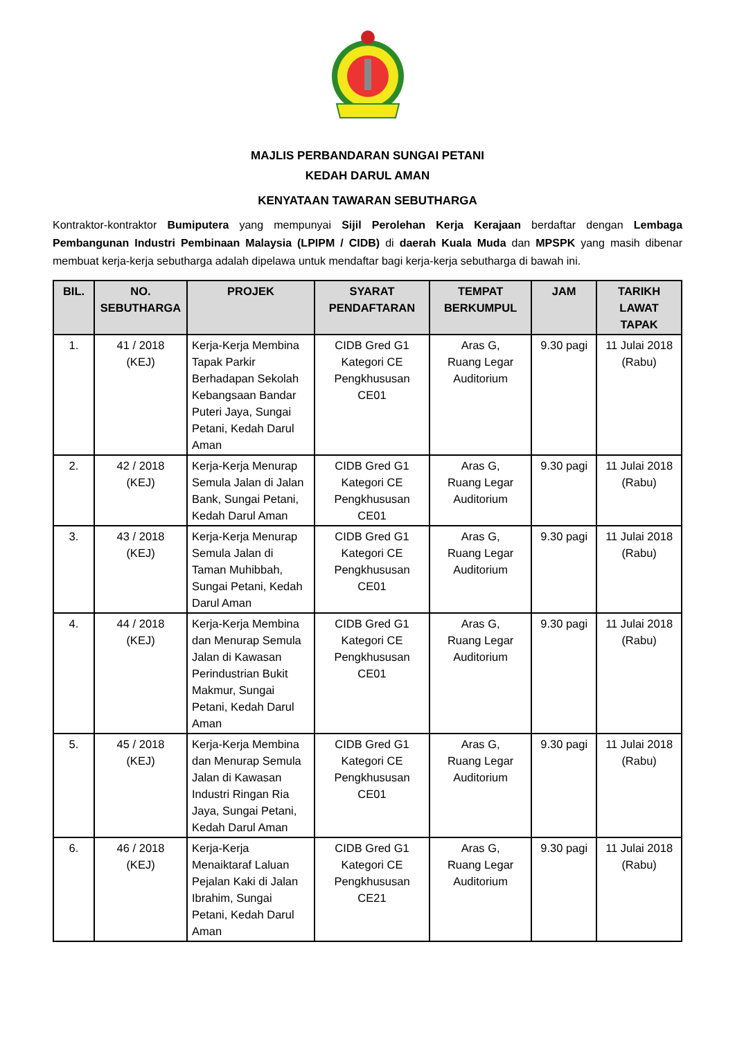MAJLIS PERBANDARAN SUNGAI PETANI
KEDAH DARUL AMAN
KENYATAAN TAWARAN SEBUTHARGA
Kontraktor-kontraktor Bumiputera yang mempunyai Sijil Perolehan Kerja Kerajaan berdaftar dengan Lembaga Pembangunan Industri Pembinaan Malaysia (LPIPM / CIDB) di daerah Kuala Muda dan MPSPK yang masih dibenar membuat kerja-kerja sebutharga adalah dipelawa untuk mendaftar bagi kerja-kerja sebutharga di bawah ini.
| BIL. | NO. SEBUTHARGA | PROJEK | SYARAT PENDAFTARAN | TEMPAT BERKUMPUL | JAM | TARIKH LAWAT TAPAK |
| --- | --- | --- | --- | --- | --- | --- |
| 1. | 41 / 2018 (KEJ) | Kerja-Kerja Membina Tapak Parkir Berhadapan Sekolah Kebangsaan Bandar Puteri Jaya, Sungai Petani, Kedah Darul Aman | CIDB Gred G1 Kategori CE Pengkhususan CE01 | Aras G, Ruang Legar Auditorium | 9.30 pagi | 11 Julai 2018 (Rabu) |
| 2. | 42 / 2018 (KEJ) | Kerja-Kerja Menurap Semula Jalan di Jalan Bank, Sungai Petani, Kedah Darul Aman | CIDB Gred G1 Kategori CE Pengkhususan CE01 | Aras G, Ruang Legar Auditorium | 9.30 pagi | 11 Julai 2018 (Rabu) |
| 3. | 43 / 2018 (KEJ) | Kerja-Kerja Menurap Semula Jalan di Taman Muhibbah, Sungai Petani, Kedah Darul Aman | CIDB Gred G1 Kategori CE Pengkhususan CE01 | Aras G, Ruang Legar Auditorium | 9.30 pagi | 11 Julai 2018 (Rabu) |
| 4. | 44 / 2018 (KEJ) | Kerja-Kerja Membina dan Menurap Semula Jalan di Kawasan Perindustrian Bukit Makmur, Sungai Petani, Kedah Darul Aman | CIDB Gred G1 Kategori CE Pengkhususan CE01 | Aras G, Ruang Legar Auditorium | 9.30 pagi | 11 Julai 2018 (Rabu) |
| 5. | 45 / 2018 (KEJ) | Kerja-Kerja Membina dan Menurap Semula Jalan di Kawasan Industri Ringan Ria Jaya, Sungai Petani, Kedah Darul Aman | CIDB Gred G1 Kategori CE Pengkhususan CE01 | Aras G, Ruang Legar Auditorium | 9.30 pagi | 11 Julai 2018 (Rabu) |
| 6. | 46 / 2018 (KEJ) | Kerja-Kerja Menaiktaraf Laluan Pejalan Kaki di Jalan Ibrahim, Sungai Petani, Kedah Darul Aman | CIDB Gred G1 Kategori CE Pengkhususan CE21 | Aras G, Ruang Legar Auditorium | 9.30 pagi | 11 Julai 2018 (Rabu) |